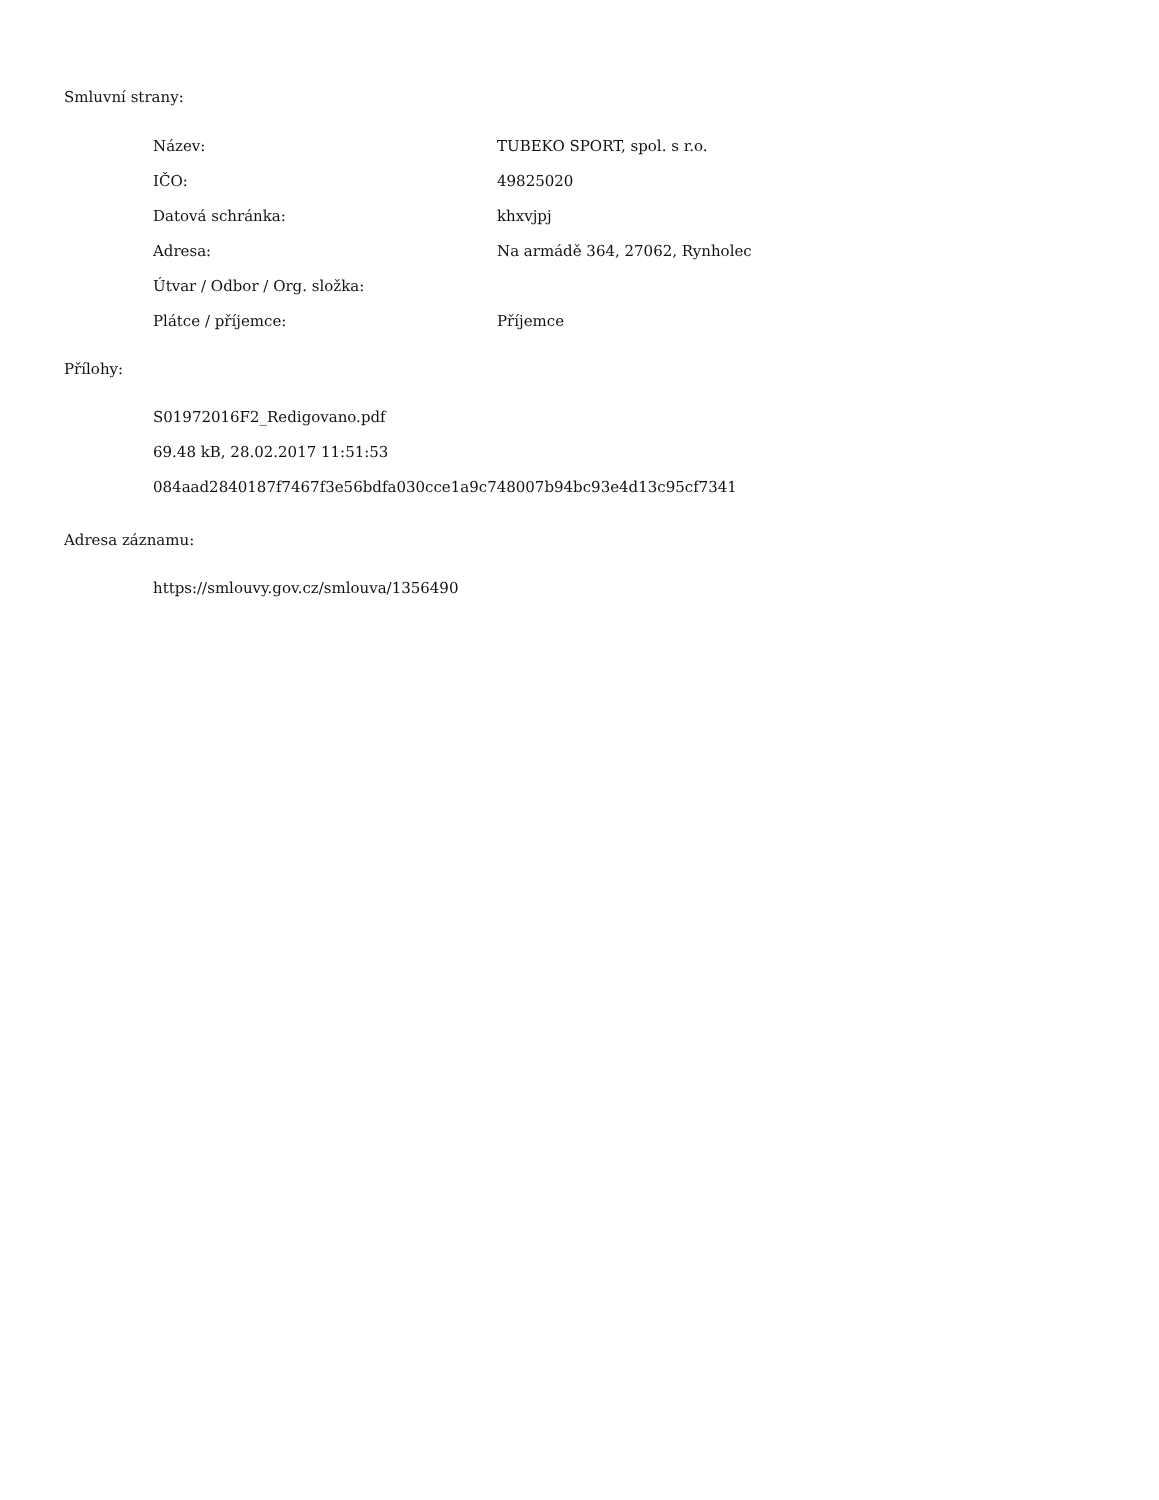Smluvní strany:
| Název: | TUBEKO SPORT, spol. s r.o. |
| IČO: | 49825020 |
| Datová schránka: | khxvjpj |
| Adresa: | Na armádě 364, 27062, Rynholec |
| Útvar / Odbor / Org. složka: | |
| Plátce / příjemce: | Příjemce |
Přílohy:
S01972016F2_Redigovano.pdf
69.48 kB, 28.02.2017 11:51:53
084aad2840187f7467f3e56bdfa030cce1a9c748007b94bc93e4d13c95cf7341
Adresa záznamu:
https://smlouvy.gov.cz/smlouva/1356490